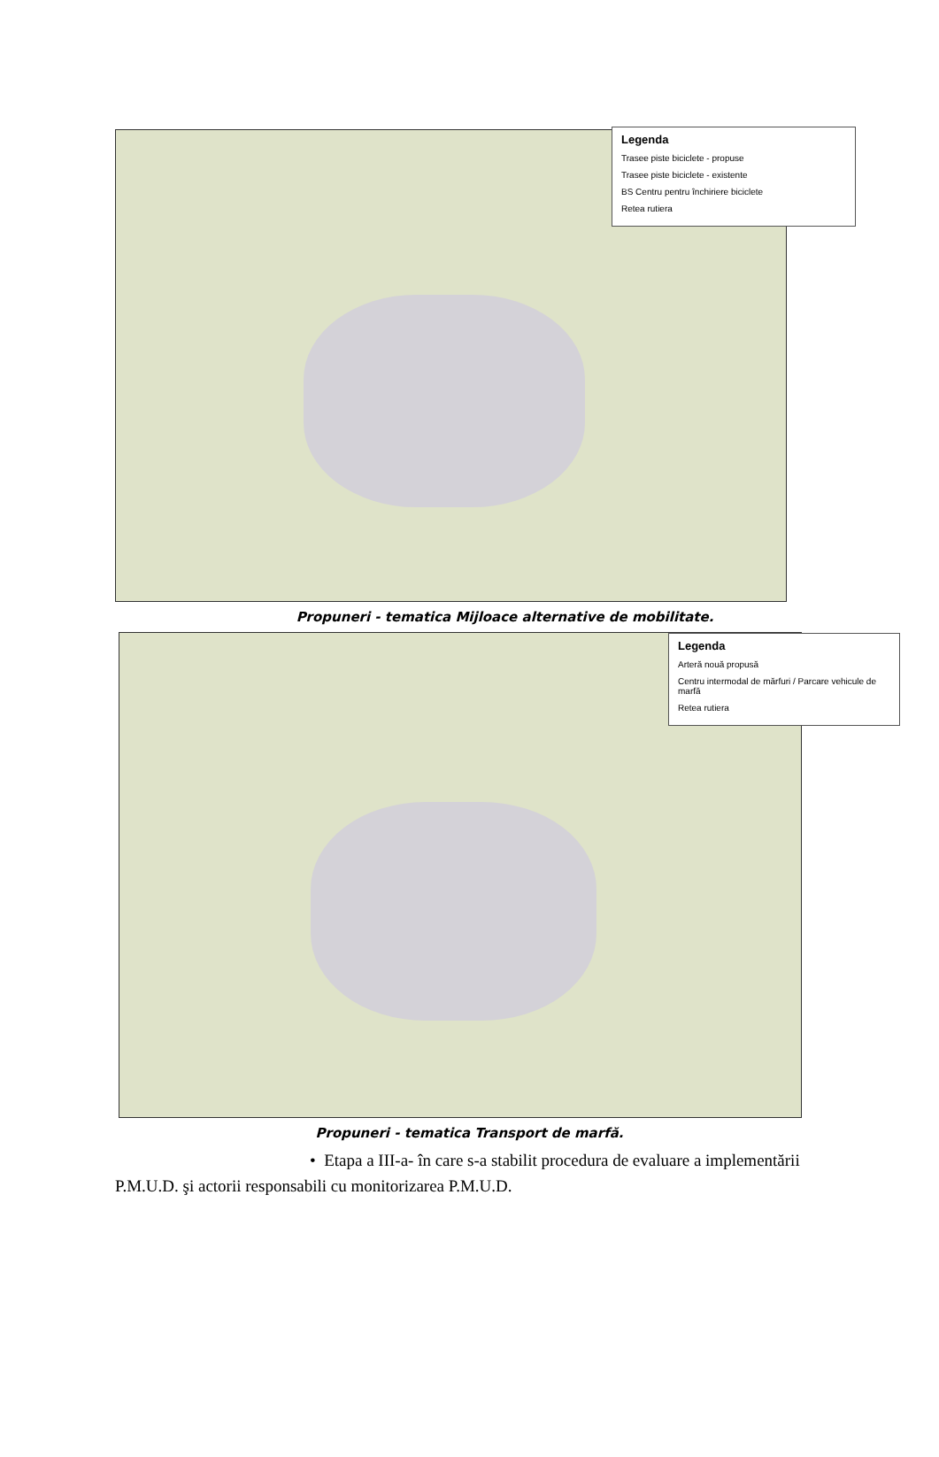Legenda
Trasee piste biciclete - propuse
Trasee piste biciclete - existente
BS Centru pentru închiriere biciclete
Retea rutiera
Propuneri - tematica Mijloace alternative de mobilitate.
Legenda
Arteră nouă propusă
Centru intermodal de mărfuri / Parcare vehicule de marfă
Retea rutiera
Propuneri - tematica Transport de marfă.
• Etapa a III-a- în care s-a stabilit procedura de evaluare a implementării
P.M.U.D. şi actorii responsabili cu monitorizarea P.M.U.D.